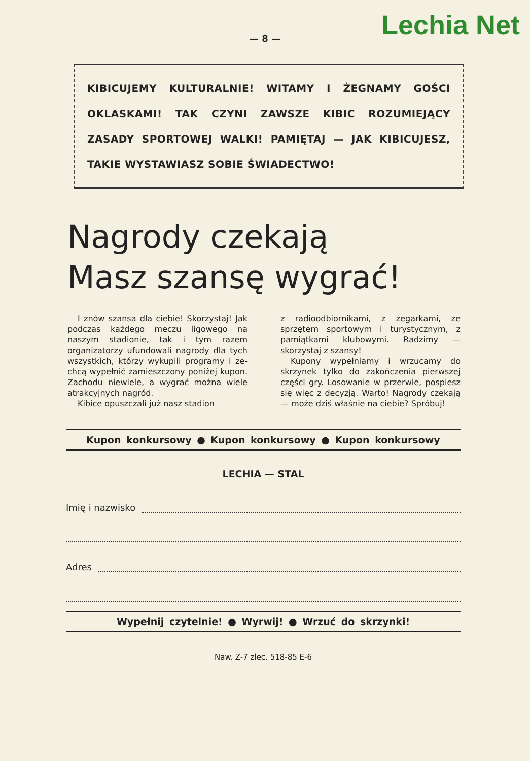Lechia Net
— 8 —
KIBICUJEMY KULTURALNIE! WITAMY I ŻEGNAMY GOŚCI OKLASKAMI! TAK CZYNI ZAWSZE KIBIC ROZUMIEJĄCY ZASADY SPORTOWEJ WALKI! PAMIĘTAJ — JAK KIBICU­JESZ, TAKIE WYSTAWIASZ SOBIE ŚWIADECTWO!
Nagrody czekają
Masz szansę wygrać!
I znów szansa dla ciebie! Sko­rzystaj! Jak podczas każdego me­czu ligowego na naszym stadionie, tak i tym razem organizatorzy u­fundowali nagrody dla tych wszyst­kich, którzy wykupili programy i ze­chcą wypełnić zamieszczony poni­żej kupon. Zachodu niewiele, a wy­grać można wiele atrakcyjnych na­gród.
Kibice opuszczali już nasz stadion
z radioodbiornikami, z zegarkami, ze sprzętem sportowym i turystycz­nym, z pamiątkami klubowymi. Ra­dzimy — skorzystaj z szansy!
Kupony wypełniamy i wrzucamy do skrzynek tylko do zakończenia pierwszej części gry. Losowanie w przerwie, pospiesz się więc z de­cyzją. Warto! Nagrody czekają — może dziś właśnie na ciebie? Spró­buj!
Kupon konkursowy ● Kupon konkursowy ● Kupon konkursowy
LECHIA — STAL
Imię i nazwisko
Adres
Wypełnij czytelnie! ● Wyrwij! ● Wrzuć do skrzynki!
Naw. Z-7 zlec. 518-85 E-6